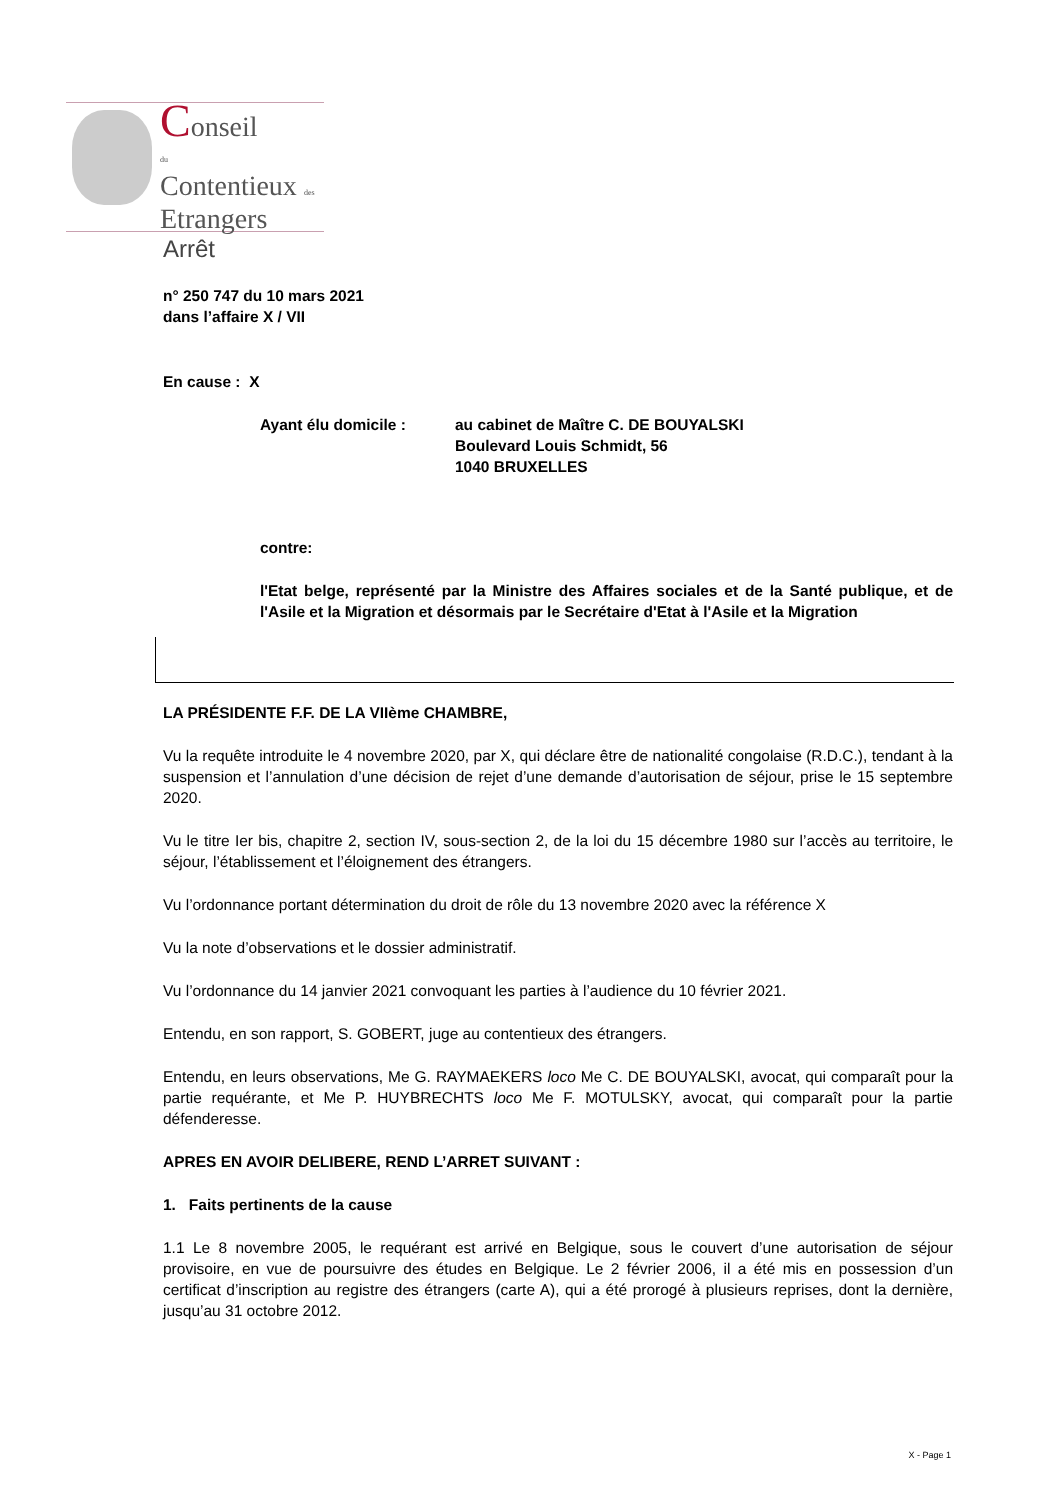Conseil
du
Contentieux des
Etrangers
Arrêt
n° 250 747 du 10 mars 2021
dans l’affaire X / VII
En cause : X
Ayant élu domicile : au cabinet de Maître C. DE BOUYALSKI
Boulevard Louis Schmidt, 56
1040 BRUXELLES
contre:
l'Etat belge, représenté par la Ministre des Affaires sociales et de la Santé publique, et de l'Asile et la Migration et désormais par le Secrétaire d'Etat à l'Asile et la Migration
LA PRÉSIDENTE F.F. DE LA VIIème CHAMBRE,
Vu la requête introduite le 4 novembre 2020, par X, qui déclare être de nationalité congolaise (R.D.C.), tendant à la suspension et l’annulation d’une décision de rejet d’une demande d’autorisation de séjour, prise le 15 septembre 2020.
Vu le titre Ier bis, chapitre 2, section IV, sous-section 2, de la loi du 15 décembre 1980 sur l’accès au territoire, le séjour, l’établissement et l’éloignement des étrangers.
Vu l’ordonnance portant détermination du droit de rôle du 13 novembre 2020 avec la référence X
Vu la note d’observations et le dossier administratif.
Vu l’ordonnance du 14 janvier 2021 convoquant les parties à l’audience du 10 février 2021.
Entendu, en son rapport, S. GOBERT, juge au contentieux des étrangers.
Entendu, en leurs observations, Me G. RAYMAEKERS loco Me C. DE BOUYALSKI, avocat, qui comparaît pour la partie requérante, et Me P. HUYBRECHTS loco Me F. MOTULSKY, avocat, qui comparaît pour la partie défenderesse.
APRES EN AVOIR DELIBERE, REND L’ARRET SUIVANT :
1. Faits pertinents de la cause
1.1 Le 8 novembre 2005, le requérant est arrivé en Belgique, sous le couvert d’une autorisation de séjour provisoire, en vue de poursuivre des études en Belgique. Le 2 février 2006, il a été mis en possession d’un certificat d’inscription au registre des étrangers (carte A), qui a été prorogé à plusieurs reprises, dont la dernière, jusqu’au 31 octobre 2012.
X - Page 1